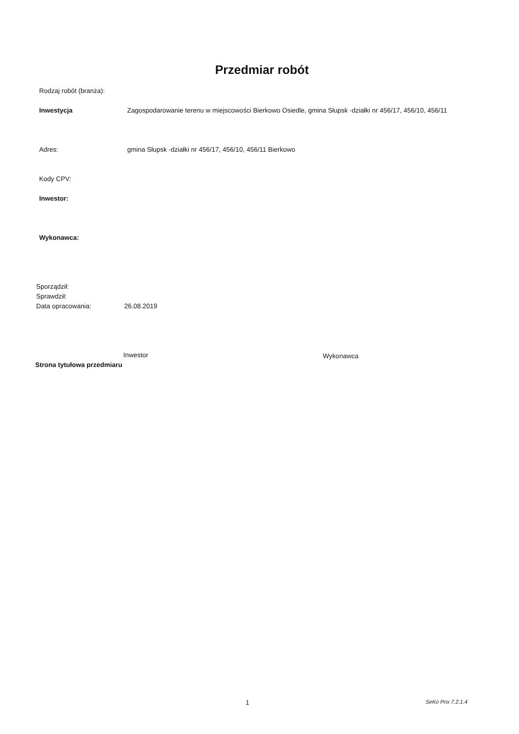Przedmiar robót
Rodzaj robót (branża):
Inwestycja Zagospodarowanie terenu w miejscowości Bierkowo Osiedle, gmina Słupsk -działki nr 456/17, 456/10, 456/11
Adres: gmina Słupsk -działki nr 456/17, 456/10, 456/11 Bierkowo
Kody CPV:
Inwestor:
Wykonawca:
Sporządził:
Sprawdził:
Data opracowania: 26.08.2019
Inwestor Wykonawca
Strona tytułowa przedmiaru
1 SeKo Prix 7.2.1.4